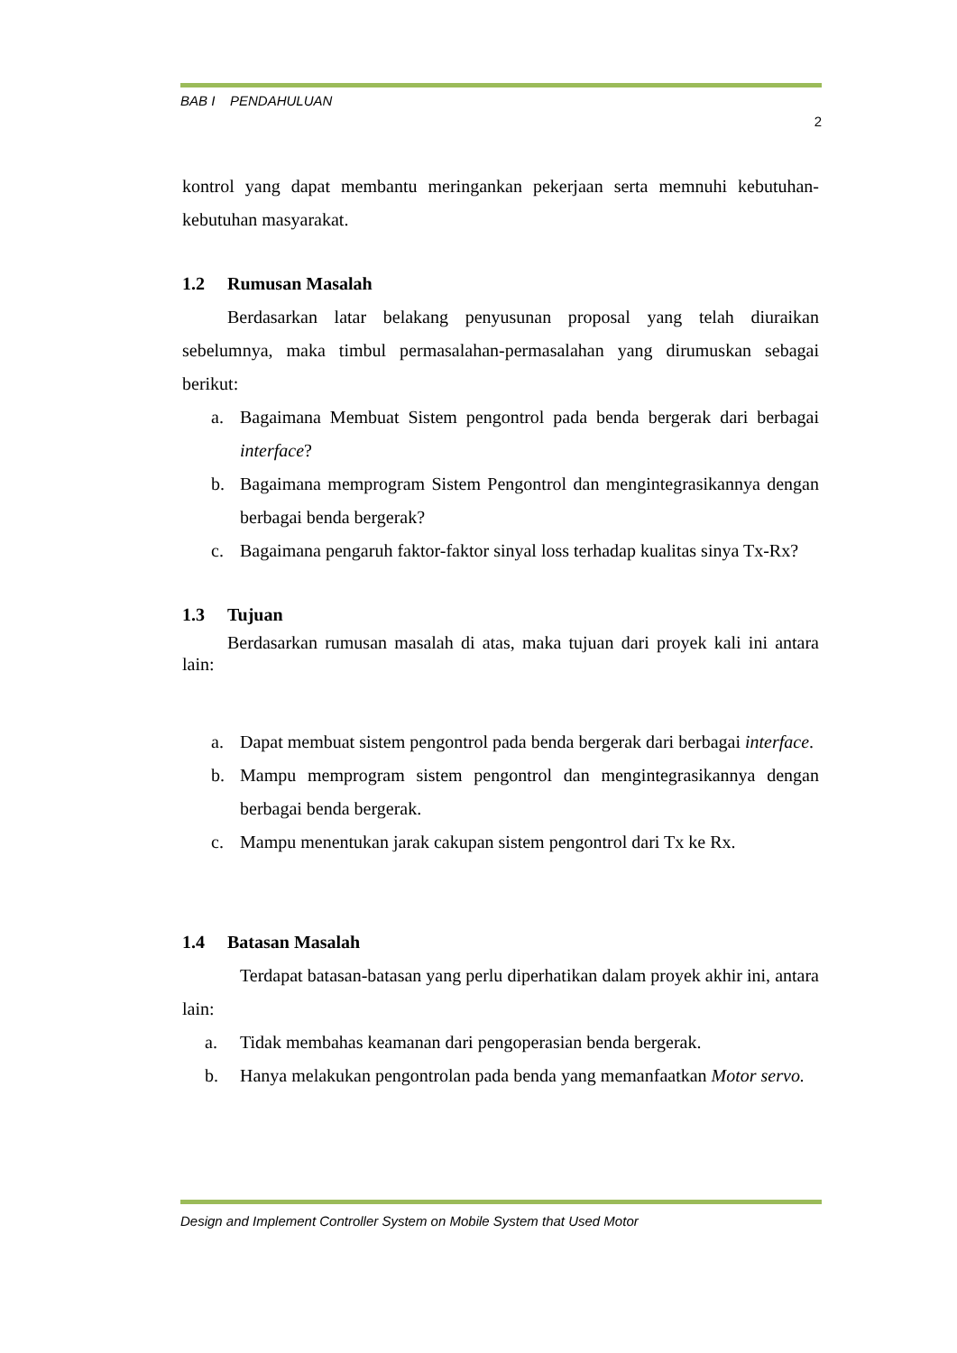BAB I PENDAHULUAN
2
kontrol yang dapat membantu meringankan pekerjaan serta memnuhi kebutuhan-kebutuhan masyarakat.
1.2 Rumusan Masalah
Berdasarkan latar belakang penyusunan proposal yang telah diuraikan sebelumnya, maka timbul permasalahan-permasalahan yang dirumuskan sebagai berikut:
a. Bagaimana Membuat Sistem pengontrol pada benda bergerak dari berbagai interface?
b. Bagaimana memprogram Sistem Pengontrol dan mengintegrasikannya dengan berbagai benda bergerak?
c. Bagaimana pengaruh faktor-faktor sinyal loss terhadap kualitas sinya Tx-Rx?
1.3 Tujuan
Berdasarkan rumusan masalah di atas, maka tujuan dari proyek kali ini antara lain:
a. Dapat membuat sistem pengontrol pada benda bergerak dari berbagai interface.
b. Mampu memprogram sistem pengontrol dan mengintegrasikannya dengan berbagai benda bergerak.
c. Mampu menentukan jarak cakupan sistem pengontrol dari Tx ke Rx.
1.4 Batasan Masalah
Terdapat batasan-batasan yang perlu diperhatikan dalam proyek akhir ini, antara lain:
a. Tidak membahas keamanan dari pengoperasian benda bergerak.
b. Hanya melakukan pengontrolan pada benda yang memanfaatkan Motor servo.
Design and Implement Controller System on Mobile System that Used Motor